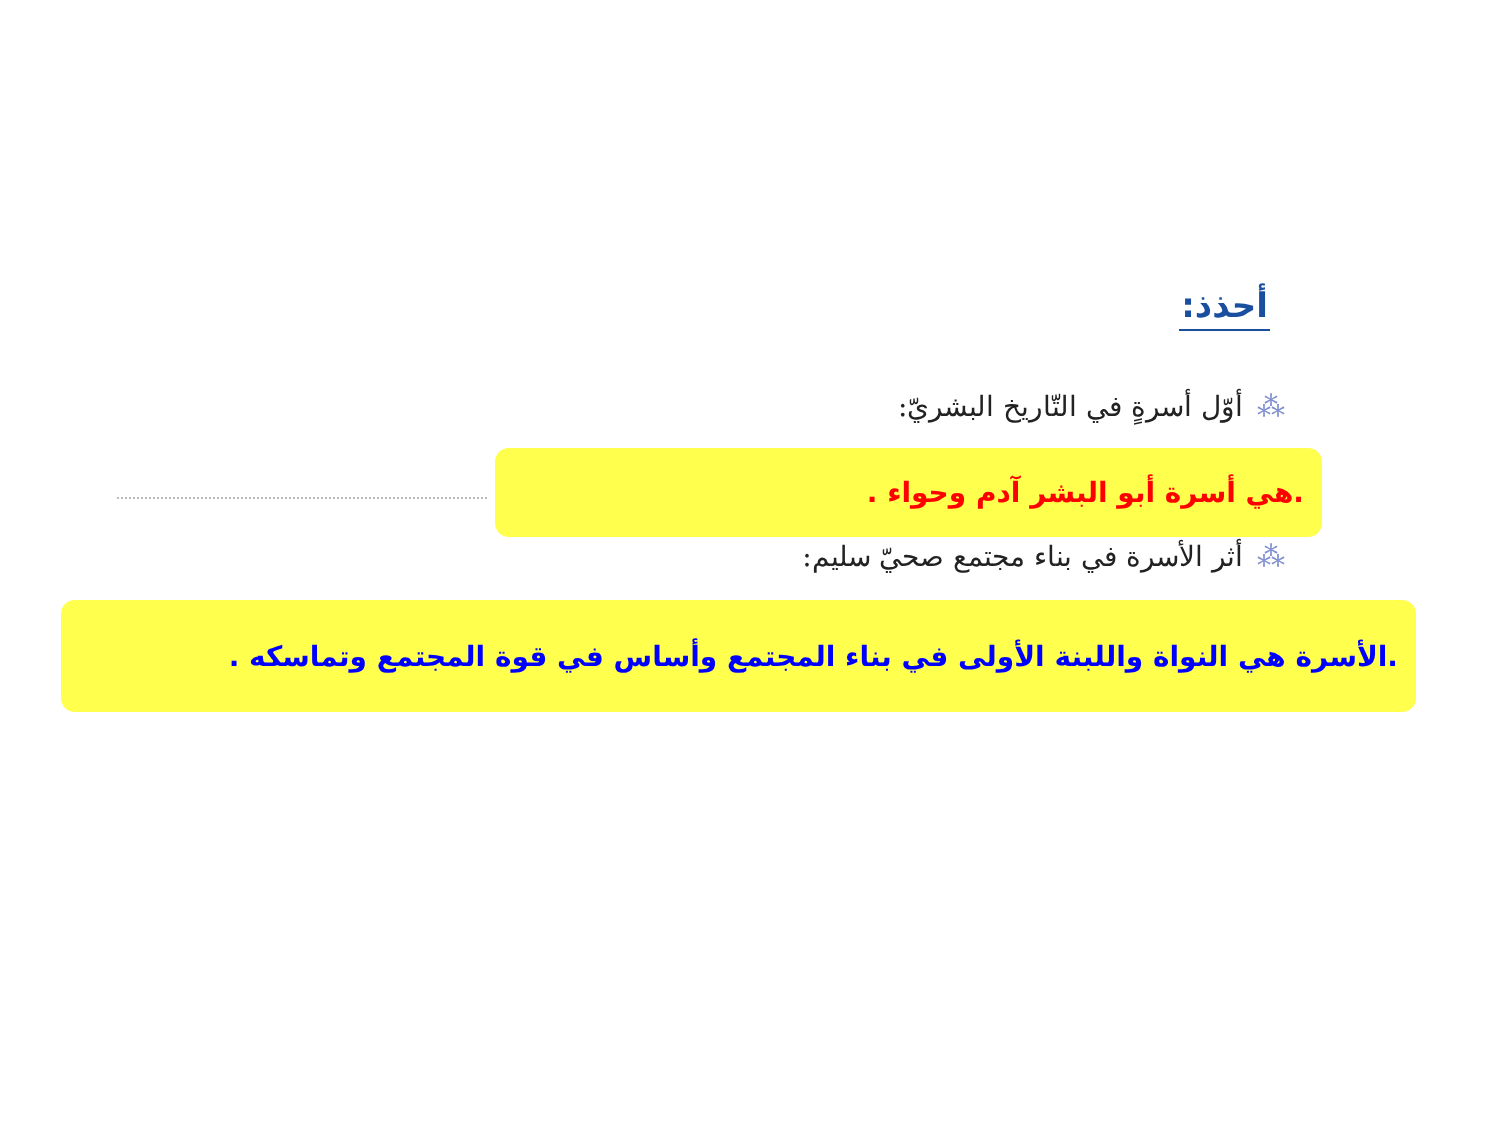أحذذ:
⁂أوّل أسرةٍ في التّاريخ البشريّ:
.هي أسرة أبو البشر آدم وحواء .
⁂أثر الأسرة في بناء مجتمع صحيّ سليم:
.الأسرة هي النواة واللبنة الأولى في بناء المجتمع وأساس في قوة المجتمع وتماسكه .